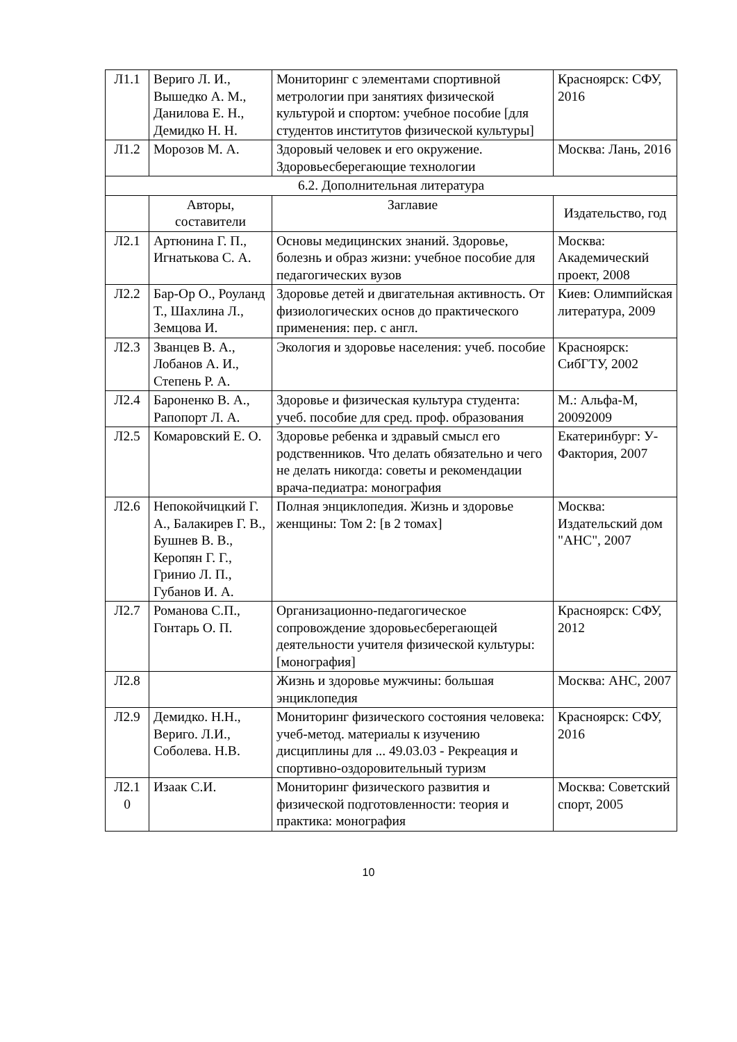| Л1.1 | Вериго Л. И., Вышедко А. М., Данилова Е. Н., Демидко Н. Н. | Мониторинг с элементами спортивной метрологии при занятиях физической культурой и спортом: учебное пособие [для студентов институтов физической культуры] | Красноярск: СФУ, 2016 |
| Л1.2 | Морозов М. А. | Здоровый человек и его окружение. Здоровьесберегающие технологии | Москва: Лань, 2016 |
| 6.2. Дополнительная литература | | | |
| | Авторы, составители | Заглавие | Издательство, год |
| Л2.1 | Артюнина Г. П., Игнатькова С. А. | Основы медицинских знаний. Здоровье, болезнь и образ жизни: учебное пособие для педагогических вузов | Москва: Академический проект, 2008 |
| Л2.2 | Бар-Ор О., Роуланд Т., Шахлина Л., Земцова И. | Здоровье детей и двигательная активность. От физиологических основ до практического применения: пер. с англ. | Киев: Олимпийская литература, 2009 |
| Л2.3 | Званцев В. А., Лобанов А. И., Степень Р. А. | Экология и здоровье населения: учеб. пособие | Красноярск: СибГТУ, 2002 |
| Л2.4 | Бароненко В. А., Рапопорт Л. А. | Здоровье и физическая культура студента: учеб. пособие для сред. проф. образования | М.: Альфа-М, 20092009 |
| Л2.5 | Комаровский Е. О. | Здоровье ребенка и здравый смысл его родственников. Что делать обязательно и чего не делать никогда: советы и рекомендации врача-педиатра: монография | Екатеринбург: У-Фактория, 2007 |
| Л2.6 | Непокойчицкий Г. А., Балакирев Г. В., Бушнев В. В., Керопян Г. Г., Гринио Л. П., Губанов И. А. | Полная энциклопедия. Жизнь и здоровье женщины: Том 2: [в 2 томах] | Москва: Издательский дом "АНС", 2007 |
| Л2.7 | Романова С.П., Гонтарь О. П. | Организационно-педагогическое сопровождение здоровьесберегающей деятельности учителя физической культуры: [монография] | Красноярск: СФУ, 2012 |
| Л2.8 | | Жизнь и здоровье мужчины: большая энциклопедия | Москва: АНС, 2007 |
| Л2.9 | Демидко. Н.Н., Вериго. Л.И., Соболева. Н.В. | Мониторинг физического состояния человека: учеб-метод. материалы к изучению дисциплины для ... 49.03.03 - Рекреация и спортивно-оздоровительный туризм | Красноярск: СФУ, 2016 |
| Л2.1 0 | Изаак С.И. | Мониторинг физического развития и физической подготовленности: теория и практика: монография | Москва: Советский спорт, 2005 |
10